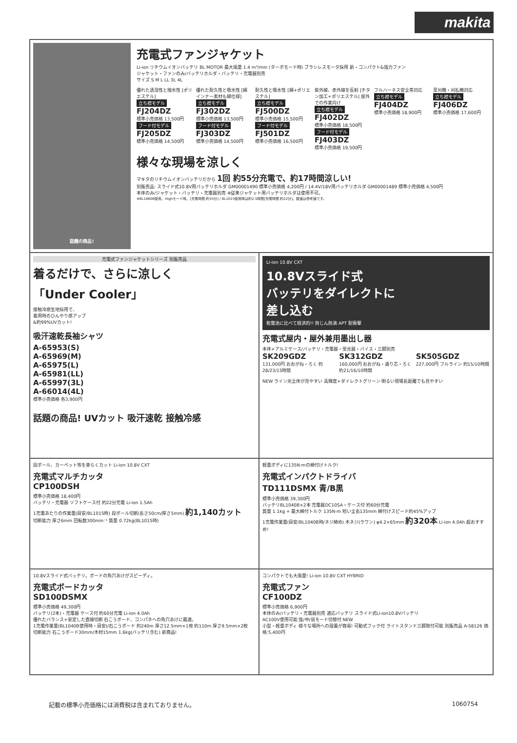makita
話題の商品!
充電式ファンジャケット
Li-ion リチウムイオンバッテリ BL MOTOR 最大風量 1.4 m³/min (ターボモード時) ブラシレスモータ採用 新・コンパクト&強力ファン
ジャケット・ファンのみ/バッテリホルダ・バッテリ・充電器別売
サイズ S M L LL 3L 4L
優れた透湿性と撥水性 [ポリエステル]
立ち襟モデル
FJ204DZ
標準小売価格 13,500円
フード付モデル
FJ205DZ
標準小売価格 14,500円
優れた耐久性と吸水性 [綿 インナー素材も綿仕様]
立ち襟モデル
FJ302DZ
標準小売価格 13,500円
フード付モデル
FJ303DZ
標準小売価格 14,500円
耐久性と吸水性 [綿+ポリエステル]
立ち襟モデル
FJ500DZ
標準小売価格 15,500円
フード付モデル
FJ501DZ
標準小売価格 16,500円
紫外線、赤外線を反射 [チタン加工+ポリエステル] 屋外での作業向け
立ち襟モデル
FJ402DZ
標準小売価格 18,500円
フード付モデル
FJ403DZ
標準小売価格 19,500円
フルハーネス安全帯対応
立ち襟モデル
FJ404DZ
標準小売価格 18,900円
草刈機・刈払機対応
立ち襟モデル
FJ406DZ
標準小売価格 17,600円
様々な現場を涼しく
マキタのリチウムイオンバッテリだから 1回 約55分充電で、約17時間涼しい!
別販売品: スライド式10.8V用バッテリホルダ GM00001490 標準小売価格 4,200円 / 14.4V/18V用バッテリホルダ GM00001489 標準小売価格 4,500円
本体のみ/ジャケット・バッテリ・充電器別売 ※従来ジャケット用バッテリホルダは使用不可。
※BL1860B使用、Highモード時。[充電時間 約55分] / BL1015使用時は約2.5時間[充電時間 約22分]。数値は参考値です。
充電式ファンジャケットシリーズ 別販売品
着るだけで、さらに涼しく
「Under Cooler」
接触冷感生地採用で、
着用時のひんやり感アップ
&約99%UVカット!
吸汗速乾長袖シャツ
A-65953(S)
A-65969(M)
A-65975(L)
A-65981(LL)
A-65997(3L)
A-66014(4L)
標準小売価格 各3,900円
話題の商品! UVカット 吸汗速乾 接触冷感
Li-ion 10.8V CXT
10.8Vスライド式
バッテリをダイレクトに
差し込む
乾電池に比べて経済的!! 防じん防滴 APT 耐衝撃
充電式屋内・屋外兼用墨出し器
本体+アルミケース/バッテリ・充電器・受光器・バイス・三脚別売
SK209GDZ
131,000円 おおがね・ろく 約28/23/15時間
SK312GDZ
160,000円 おおがね・通り芯・ろく 約21/16/10時間
SK505GDZ
227,000円 フルライン 約15/10時間
NEW ライン光全体が見やすい 高輝度+ダイレクトグリーン 明るい現場長距離でも見やすい
段ボール、カーペット等を楽らくカット Li-ion 10.8V CXT
充電式マルチカッタ
CP100DSH
標準小売価格 18,400円
バッテリ・充電器 ソフトケース付 約22分充電 Li-ion 1.5Ah
1充電あたりの作業量(目安/BL1015時) 段ボール切断(長さ50cm/厚さ5mm) 約1,140カット
切断能力 厚さ6mm 回転数300min⁻¹ 質量 0.72kg(BL1015時)
軽量ボディに135N·mの締付けトルク!
充電式インパクトドライバ
TD111DSMX 青/B黒
標準小売価格 39,300円
バッテリBL1040B×2本 充電器DC10SA・ケース付 約60分充電
質量 1.1kg + 最大締付トルク 135N·m 短い全長135mm 締付けスピード約45%アップ
1充電作業量(目安/BL1040B時/ネジ締め) 木ネジ(ラワン) φ4.2×65mm 約320本 Li-ion 4.0Ah 超おすすめ!
10.8Vスライド式バッテリ。ボードの角穴あけがスピーディ。
充電式ボードカッタ
SD100DSMX
標準小売価格 49,300円
バッテリ(2本)・充電器 ケース付 約60分充電 Li-ion 4.0Ah
優れたバランス+安定した直線切断 石こうボード、コンパネへの角穴あけに最適。
1充電作業量(BL1040B使用時・目安)/石こうボード 約240m 厚さ12.5mm×1枚 約110m 厚さ9.5mm×2枚
切断能力 石こうボード30mm/木材15mm 1.6kg(バッテリ含む) 新商品!
コンパクトでも大風量! Li-ion 10.8V CXT HYBRID
充電式ファン
CF100DZ
標準小売価格 6,900円
本体のみ/バッテリ・充電器別売 適応バッテリ スライド式Li-ion10.8Vバッテリ
AC100V使用可能 強/中/弱モード切替付 NEW
小型・軽量ボディ 様々な場所への設置が容易! 可動式フック付 ライトスタンド三脚取付可能 別販売品 A-58126 価格:5,400円
記載の標準小売価格には消費税は含まれておりません。 1060754